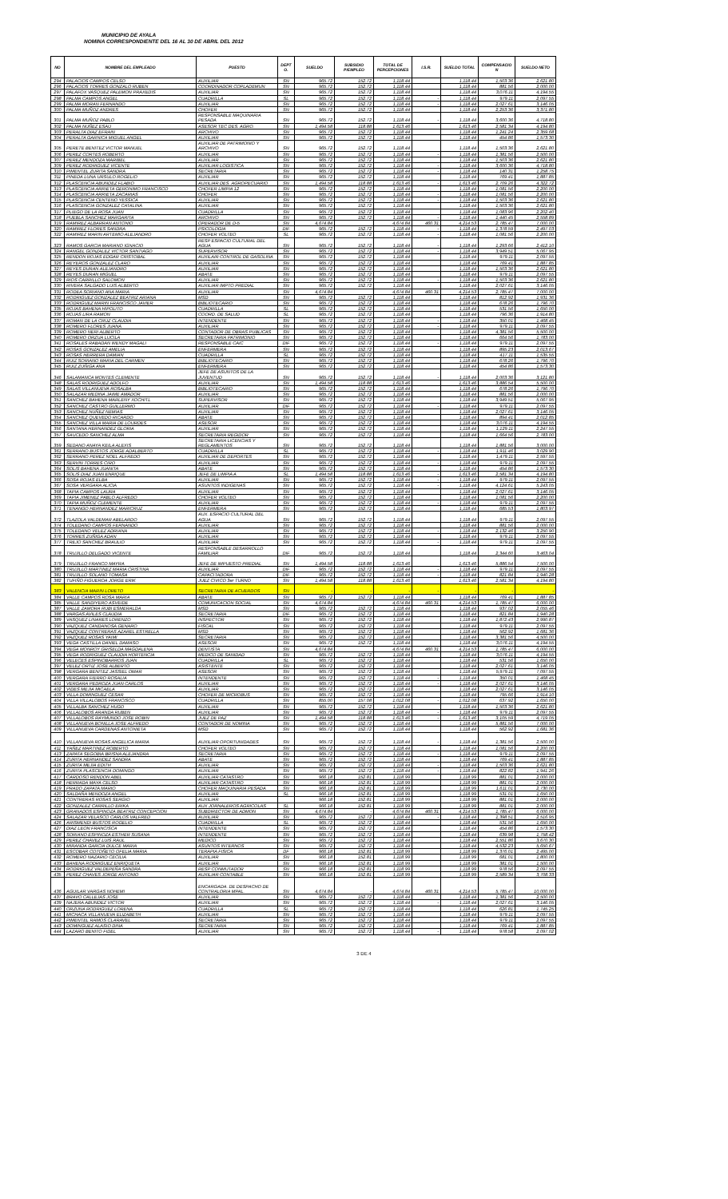MUNICIPIO DE AYALA
NOMINA CORRESPONDIENTE DEL 16 AL 30 DE ABRIL DEL 2012
| NO | NOMBRE DEL EMPLEADO | PUESTO | DEPT O. | SUELDO | SUBSIDIO P/EMPLEO | TOTAL DE PERCEPCIONES | I.S.R. | SUELDO TOTAL | COMPENSACIO N | SUELDO NETO |
| --- | --- | --- | --- | --- | --- | --- | --- | --- | --- | --- |
| 294 | PALACIOS CAMPOS CELSO | AUXILIAR | SN | 965.72 | 152.72 | 1,118.44 | | 1,118.44 | 1,503.36 | 2,621.80 |
| 296 | PALACIOS TORRES GONZALO RUBEN | COORDINADOR COPLADEMUN | SN | 965.72 | 152.72 | 1,118.44 | | 1,118.44 | 881.56 | 2,000.00 |
| 297 | PALAFOX VASQUEZ PALEMON PRAXEDIS | AUXILIAR | SN | 965.72 | 152.72 | 1,118.44 | | 1,118.44 | 3,076.11 | 4,194.55 |
| 298 | PALMA CAMPOS ANGEL | CUADRILLA | SL | 965.72 | 152.72 | 1,118.44 | - | 1,118.44 | 979.11 | 2,097.55 |
| 299 | PALMA MORAN FERNANDO | AUXILIAR | SN | 965.72 | 152.72 | 1,118.44 | - | 1,118.44 | 2,027.61 | 3,146.05 |
| 300 | PALMA MUÑOZ ANDRES | CHOFER | SN | 965.72 | 152.72 | 1,118.44 | | 1,118.44 | 2,253.36 | 3,371.80 |
| 301 | PALMA MUÑOZ PABLO | RESPONSABLE MAQUINARIA PESADA | SN | 965.72 | 152.72 | 1,118.44 | - | 1,118.44 | 3,600.36 | 4,718.80 |
| 302 | PALMA NUÑEZ ESAU | ASESOR TEC DES. AGRO. | SN | 1,494.58 | 118.88 | 1,613.46 | | 1,613.46 | 2,581.34 | 4,194.80 |
| 303 | PERALTA DIAZ EFRAIN | ARCHIVO | SN | 965.72 | 152.72 | 1,118.44 | | 1,118.44 | 1,241.24 | 2,359.68 |
| 304 | PERALTA GARNICA MIGUEL ANGEL | AUXILIAR | SN | 965.72 | 152.72 | 1,118.44 | | 1,118.44 | 454.86 | 1,573.30 |
| 305 | PERETE BENITEZ VICTOR MANUEL | AUXILIAR DE PATRIMONIO Y ARCHIVO | SN | 965.72 | 152.72 | 1,118.44 | | 1,118.44 | 1,503.36 | 2,621.80 |
| 306 | PEREZ CORTES ROBERTO | AUXILIAR | SN | 965.72 | 152.72 | 1,118.44 | - | 1,118.44 | 1,381.56 | 2,500.00 |
| 307 | PEREZ MENDOZA MARIBEL | AUXILIAR | SN | 965.72 | 152.72 | 1,118.44 | | 1,118.44 | 1,503.36 | 2,621.80 |
| 309 | PEREZ RODRIGUEZ VICENTE | AUXILIAR LOGISTICA | SN | 965.72 | 152.72 | 1,118.44 | - | 1,118.44 | 3,600.36 | 4,718.80 |
| 310 | PIMENTEL ZURITA SANDRA | SECRETARIA | SN | 965.72 | 152.72 | 1,118.44 | - | 1,118.44 | 140.31 | 1,258.75 |
| 311 | PINEDA LUNA URSULO ROGELIO | AUXILIAR | SN | 965.72 | 152.72 | 1,118.44 | | 1,118.44 | 769.41 | 1,887.85 |
| 312 | PLASCENCIA ABUNDEZ FLABIO | AUXILIAR DES. AGROPECUARIO | SN | 1,494.58 | 118.88 | 1,613.46 | - | 1,613.46 | 2,709.26 | 4,322.72 |
| 313 | PLASCENCIA ARRIETA GERONIMO FRANCISCO | CHOFER LIMPIA 12 | SN | 965.72 | 152.72 | 1,118.44 | | 1,118.44 | 1,081.56 | 2,200.00 |
| 314 | PLASCENCIA ARRIETA ZACARIAS | CHOFER | SN | 965.72 | 152.72 | 1,118.44 | - | 1,118.44 | 1,081.56 | 2,200.00 |
| 315 | PLASCENCIA CENTENO YESSICA | AUXILIAR | SN | 965.72 | 152.72 | 1,118.44 | - | 1,118.44 | 1,503.36 | 2,621.80 |
| 316 | PLASCENCIA GONZALEZ CATALINA | AUXILIAR | SN | 965.72 | 152.72 | 1,118.44 | | 1,118.44 | 1,503.36 | 2,621.80 |
| 317 | PLIEGO DE LA ROSA JUAN | CUADRILLA | SN | 965.72 | 152.72 | 1,118.44 | | 1,118.44 | 1,083.96 | 2,202.40 |
| 318 | PUEBLA SANCHEZ MARGARITA | ARCHIVO | SN | 965.72 | 152.72 | 1,118.44 | - | 1,118.44 | 1,440.45 | 2,558.89 |
| 319 | RAMIREZ ALBARRAN ANTONIO | OPERADOR DE D-5 | SN | 4,674.84 | | 4,674.84 | 460.31 | 4,214.53 | 2,785.47 | 7,000.00 |
| 320 | RAMIREZ FLORES SANDRA | PSICOLOGIA | DIF | 965.72 | 152.72 | 1,118.44 | - | 1,118.44 | 1,378.59 | 2,497.03 |
| 322 | RAMIREZ MARIN ARTEMIO ALEJANDRO | CHOFER VOLTEO | SL | 965.72 | 152.72 | 1,118.44 | - | 1,118.44 | 1,081.56 | 2,200.00 |
| 323 | RAMOS GARCIA MARIANO IGNACIO | RESP ESPACIO CULTURAL DEL AGUA | SN | 965.72 | 152.72 | 1,118.44 | - | 1,118.44 | 1,293.66 | 2,412.10 |
| 324 | RANGEL GONZALEZ VICTOR SANTIAGO | SUPERVISOR | SN | 965.72 | 152.72 | 1,118.44 | - | 1,118.44 | 3,949.51 | 5,067.95 |
| 325 | RENDON ROJAS EDGAR CRISTOBAL | AUXILAIR CONTROL DE GASOLINA | SN | 965.72 | 152.72 | 1,118.44 | | 1,118.44 | 979.11 | 2,097.55 |
| 326 | REYEROS GONZALEZ CLARO | AUXILIAR | SN | 965.72 | 152.72 | 1,118.44 | | 1,118.44 | 769.41 | 1,887.85 |
| 327 | REYES DURAN ALEJANDRO | AUXILIAR | SN | 965.72 | 152.72 | 1,118.44 | | 1,118.44 | 1,503.36 | 2,621.80 |
| 328 | REYES DURAN MIGUEL | ABATE | SN | 965.72 | 152.72 | 1,118.44 | | 1,118.44 | 979.11 | 2,097.55 |
| 329 | RIOS CARRILLO SALOMON | AUXILIAR | SN | 965.72 | 152.72 | 1,118.44 | - | 1,118.44 | 1,503.36 | 2,621.80 |
| 330 | RIVERA SALGADO LUIS ALBERTO | AUXILIAR IMPTO PREDIAL | SN | 965.72 | 152.72 | 1,118.44 | | 1,118.44 | 2,027.61 | 3,146.05 |
| 331 | RODEA SORIANO ANA MARIA | AUXILIAR | SN | 4,674.84 | | 4,674.84 | 460.31 | 4,214.53 | 2,785.47 | 7,000.00 |
| 332 | RODRIGUEZ GONZALEZ BEATRIZ ARIANA | MSD | SN | 965.72 | 152.72 | 1,118.44 | | 1,118.44 | 812.92 | 1,931.36 |
| 333 | RODRIGUEZ MARIN FRANCISCO JAVIER | BIBLIOTECARIO | SN | 965.72 | 152.72 | 1,118.44 | | 1,118.44 | 678.26 | 1,796.70 |
| 335 | ROJAS BAHENA HIPOLITO | CUADRILLA | SL | 965.72 | 152.72 | 1,118.44 | | 1,118.44 | 531.56 | 1,650.00 |
| 336 | ROJAS LIRA RAMON | COORD. DE SALUD | SL | 965.72 | 152.72 | 1,118.44 | | 1,118.44 | 796.36 | 1,914.80 |
| 337 | ROMAN DE LA CRUZ CLAUDIA | INTENDENTE | SN | 965.72 | 152.72 | 1,118.44 | - | 1,118.44 | 350.01 | 1,468.45 |
| 338 | ROMERO FLORES JUANA | AUXILIAR | SN | 965.72 | 152.72 | 1,118.44 | - | 1,118.44 | 979.11 | 2,097.55 |
| 339 | ROMERO NERI ALBERTO | CONTADOR DE OBRAS PUBLICAS | SN | 965.72 | 152.72 | 1,118.44 | | 1,118.44 | 4,381.56 | 5,500.00 |
| 340 | ROMERO ORZUA LUCILA | SECRETARIA PATRIMONIO | SN | 965.72 | 152.72 | 1,118.44 | | 1,118.44 | 664.56 | 1,783.00 |
| 341 | ROSALES RABADAN WENDY MAGALI | RESPONSABLE CAIC | DIF | 965.72 | 152.72 | 1,118.44 | - | 1,118.44 | 979.11 | 2,097.55 |
| 342 | ROSAS GONZALEZ AMELIA | ENFERMERA | SN | 965.72 | 152.72 | 1,118.44 | | 1,118.44 | 895.23 | 2,013.67 |
| 343 | ROSAS HERRERA DAMIAN | CUADRILLA | SL | 965.72 | 152.72 | 1,118.44 | | 1,118.44 | 417.11 | 1,535.55 |
| 344 | RUIZ SORIANO MARIA DEL CARMEN | BIBLIOTECARIO | SN | 965.72 | 152.72 | 1,118.44 | | 1,118.44 | 678.26 | 1,796.70 |
| 345 | RUIZ ZUÑIGA ANA | ENFERMERA | SN | 965.72 | 152.72 | 1,118.44 | | 1,118.44 | 454.86 | 1,573.30 |
| 346 | SALAMANCA MONTES CLEMENTE | JEFE DE ASUNTOS DE LA JUVENTUD | SN | 965.72 | 152.72 | 1,118.44 | - | 1,118.44 | 2,003.36 | 3,121.80 |
| 348 | SALAS RODRIGUEZ ADOLFO | AUXILIAR | SN | 1,494.58 | 118.88 | 1,613.46 | | 1,613.46 | 3,886.54 | 5,500.00 |
| 349 | SALAS VILLANUEVA ROSALBA | BIBLIOTECARIO | SN | 965.72 | 152.72 | 1,118.44 | | 1,118.44 | 678.26 | 1,796.70 |
| 350 | SALAZAR MEDINA JAIME AMADOR | AUXILIAR | SN | 965.72 | 152.72 | 1,118.44 | | 1,118.44 | 881.56 | 2,000.00 |
| 351 | SANCHEZ BAHENA MARLENY XOCHITL | SUPERVISOR | SN | 965.72 | 152.72 | 1,118.44 | | 1,118.44 | 3,949.51 | 5,067.95 |
| 352 | SANCHEZ CASTRO GUILLERMO | AUXILIAR | DIF | 965.72 | 152.72 | 1,118.44 | - | 1,118.44 | 979.11 | 2,097.55 |
| 353 | SANCHEZ NUÑEZ NEMIAS | AUXILIAR | SN | 965.72 | 152.72 | 1,118.44 | | 1,118.44 | 2,027.61 | 3,146.05 |
| 354 | SANCHEZ QUEVEDO RICARDO | ABATE | SN | 965.72 | 152.72 | 1,118.44 | | 1,118.44 | 894.41 | 2,012.85 |
| 355 | SANCHEZ VILLA MARIA DE LOURDES | ASESOR | SN | 965.72 | 152.72 | 1,118.44 | | 1,118.44 | 3,076.11 | 4,194.55 |
| 356 | SANTANA HERNANDEZ GLORIA | AUXILIAR | SN | 965.72 | 152.72 | 1,118.44 | | 1,118.44 | 1,129.11 | 2,247.55 |
| 357 | SAUCEDO SANCHEZ ALMA | SECRETARIA REGIDOR | SN | 965.72 | 152.72 | 1,118.44 | | 1,118.44 | 1,664.56 | 2,783.00 |
| 359 | SEDANO ANAYA KEILA ALEXIS | SECRETARIA LICENCIAS Y REGLAMENTOS | SN | 965.72 | 152.72 | 1,118.44 | | 1,118.44 | 1,881.56 | 3,000.00 |
| 361 | SERRANO BUSTOS JORGE ADALBERTO | CUADRILLA | SL | 965.72 | 152.72 | 1,118.44 | - | 1,118.44 | 1,911.46 | 3,029.90 |
| 362 | SERRANO PEREZ NOEL ALFREDO | AUXILIAR DE DEPORTES | SN | 965.72 | 152.72 | 1,118.44 | | 1,118.44 | 1,479.11 | 2,597.55 |
| 363 | SERVIN TORRES CIRO | AUXILIAR | SN | 965.72 | 152.72 | 1,118.44 | - | 1,118.44 | 979.11 | 2,097.55 |
| 364 | SOLIS BAHENA JUANITA | ABATE | SN | 965.72 | 152.72 | 1,118.44 | | 1,118.44 | 454.86 | 1,573.30 |
| 365 | SOLIS DIAZ JUAN ENRIQUE | JEFE DE LIMPIA A | SL | 1,494.58 | 118.88 | 1,613.46 | - | 1,613.46 | 2,581.34 | 4,194.80 |
| 366 | SOSA ROJAS ELBA | AUXILIAR | SN | 965.72 | 152.72 | 1,118.44 | - | 1,118.44 | 979.11 | 2,097.55 |
| 367 | SOSA VERGARA ALICIA | ASUNTOS INDIGENAS | SN | 965.72 | 152.72 | 1,118.44 | - | 1,118.44 | 4,124.61 | 5,243.05 |
| 368 | TAPIA CAMPOS LAURA | AUXILIAR | SN | 965.72 | 152.72 | 1,118.44 | | 1,118.44 | 2,027.61 | 3,146.05 |
| 369 | TAPIA JIMENEZ PABLO ALFREDO | CHOFER VOLTEO | SN | 965.72 | 152.72 | 1,118.44 | | 1,118.44 | 1,081.56 | 2,200.00 |
| 370 | TAPIA MUÑOZ CLEMENTE | AUXILIAR | SN | 965.72 | 152.72 | 1,118.44 | - | 1,118.44 | 979.11 | 2,097.55 |
| 371 | TENANGO HERNANDEZ MARICRUZ | ENFERMERA | SN | 965.72 | 152.72 | 1,118.44 | | 1,118.44 | 685.53 | 1,803.97 |
| 372 | TLAZOLA VALDEMAR ABELARDO | AUX. ESPACIO CULTURAL DEL AGUA | SN | 965.72 | 152.72 | 1,118.44 | | 1,118.44 | 979.11 | 2,097.55 |
| 374 | TOLEDANO CAMPOS FERNANDO | AUXILIAR | SN | 965.72 | 152.72 | 1,118.44 | | 1,118.44 | 881.56 | 2,000.00 |
| 375 | TOLEDANO VELEZ ADRIANA | AUXILIAR | SN | 965.72 | 152.72 | 1,118.44 | - | 1,118.44 | 2,132.46 | 3,250.90 |
| 376 | TORRES ZUÑIGA ADAN | AUXILIAR | SN | 965.72 | 152.72 | 1,118.44 | | 1,118.44 | 979.11 | 2,097.55 |
| 377 | TREJO SANCHEZ BRAULIO | AUXILIAR | SN | 965.72 | 152.72 | 1,118.44 | - | 1,118.44 | 979.11 | 2,097.55 |
| 378 | TRUJILLO DELGADO VICENTE | RESPONSABLE DESARROLLO FAMILIAR | DIF | 965.72 | 152.72 | 1,118.44 | | 1,118.44 | 2,344.60 | 3,463.04 |
| 379 | TRUJILLO FRANCO MAYRA | JEFE DE IMPUESTO PREDIAL | SN | 1,494.58 | 118.88 | 1,613.46 | | 1,613.46 | 5,886.54 | 7,500.00 |
| 380 | TRUJILLO MARTINEZ MARIA CRISTINA | AUXILIAR | DIF | 965.72 | 152.72 | 1,118.44 | - | 1,118.44 | 979.11 | 2,097.55 |
| 381 | TRUJILLO SOLANO TOMASA | CAPACITADORA | DIF | 965.72 | 152.72 | 1,118.44 | - | 1,118.44 | 821.84 | 1,940.28 |
| 382 | TUFIÑO FIGUEROA JORGE ERIK | JUEZ CIVICO 3er TURNO | SN | 1,494.58 | 118.88 | 1,613.46 | | 1,613.46 | 2,581.34 | 4,194.80 |
| 383 | VALENCIA MARIN LORETO | SECRETARIA DE ACUERDOS | SN | - | - | - | - | - | - | - |
| 384 | VALLE CAMPOS ROSA MARIA | ABATE | SN | 965.72 | 152.72 | 1,118.44 | | 1,118.44 | 769.41 | 1,887.85 |
| 385 | VALLE SANDIYERO ASVEIDE | COMUNICACION SOCIAL | SN | 4,674.84 | | 4,674.84 | 460.31 | 4,214.53 | 1,785.47 | 6,000.00 |
| 387 | VALLE ZAMORA RUBI ESMERALDA | MSD | SN | 965.72 | 152.72 | 1,118.44 | | 1,118.44 | 937.02 | 2,055.46 |
| 388 | VARGAS AVILES CLAUDIA | SECRETARIA | DIF | 965.72 | 152.72 | 1,118.44 | | 1,118.44 | 821.84 | 1,940.28 |
| 389 | VASQUEZ LINARES LORENZO | INSPECTOR | SN | 965.72 | 152.72 | 1,118.44 | | 1,118.44 | 1,872.43 | 2,990.87 |
| 390 | VAZQUEZ CANDANOSA GENARO | FISCAL | SN | 965.72 | 152.72 | 1,118.44 | | 1,118.44 | 979.11 | 2,097.55 |
| 391 | VAZQUEZ CONTRERAS AZAREL ESTRELLA | MSD | SN | 965.72 | 152.72 | 1,118.44 | | 1,118.44 | 562.92 | 1,681.36 |
| 392 | VAZQUEZ ROSAS YAIMI | SECRETARIA | SN | 965.72 | 152.72 | 1,118.44 | | 1,118.44 | 3,381.56 | 4,500.00 |
| 393 | VEGA CASTILLA DANIEL DAMASO | ASESOR | SN | 965.72 | 152.72 | 1,118.44 | | 1,118.44 | 3,076.11 | 4,194.55 |
| 394 | VEGA MONROY GRISELDA MAGDALENA | DENTISTA | SN | 4,674.84 | | 4,674.84 | 460.31 | 4,214.53 | 1,785.47 | 6,000.00 |
| 395 | VEGA RODRIGUEZ CLAUDIA HORTENCIA | MEDICO DE SANIDAD | SN | 965.72 | 152.72 | 1,118.44 | | 1,118.44 | 3,076.11 | 4,194.55 |
| 396 | VELECES ESPINOBARROS JUAN | CUADRILLA | SL | 965.72 | 152.72 | 1,118.44 | | 1,118.44 | 531.56 | 1,650.00 |
| 397 | VELEZ ORTIZ JOSE ALBERTO | ASISTENTE | SN | 965.72 | 152.72 | 1,118.44 | | 1,118.44 | 2,027.61 | 3,146.05 |
| 398 | VERGARA BENITEZ JASSIEL OMAR | ASESOR | SN | 965.72 | 152.72 | 1,118.44 | | 1,118.44 | 5,979.11 | 7,097.55 |
| 400 | VERGARA FIERRO ROSALIA | INTENDENTE | SN | 965.72 | 152.72 | 1,118.44 | - | 1,118.44 | 350.01 | 1,468.45 |
| 401 | VERGARA PEDROZA JUAN CARLOS | AUXILIAR | SN | 965.72 | 152.72 | 1,118.44 | - | 1,118.44 | 2,027.61 | 3,146.05 |
| 402 | VIDES MEJIA MICAELA | AUXILIAR | SN | 965.72 | 152.72 | 1,118.44 | | 1,118.44 | 2,027.61 | 3,146.05 |
| 403 | VILLA DOMINGUEZ CESAR | CHOFER DE MICROBUS | SN | 965.72 | 152.72 | 1,118.44 | | 1,118.44 | 795.66 | 1,914.10 |
| 404 | VILLA VILLALOBOS FRANCISCO | CUADRILLA | SN | 855.00 | 157.08 | 1,012.08 | - | 1,012.08 | 637.92 | 1,650.00 |
| 405 | VILLALBA SANCHEZ HUGO | AUXILIAR | SN | 965.72 | 152.72 | 1,118.44 | | 1,118.44 | 1,503.36 | 2,621.80 |
| 406 | VILLALOBOS ARANDA RUBEN | AUXILIAR | SN | 965.72 | 152.72 | 1,118.44 | - | 1,118.44 | 979.11 | 2,097.55 |
| 407 | VILLALOBOS RAYMUNDO JOSE ROBIN | JUEZ DE PAZ | SN | 1,494.58 | 118.88 | 1,613.46 | - | 1,613.46 | 3,105.59 | 4,719.05 |
| 408 | VILLANUEVA BONILLA JOSE ALFREDO | CONTADOR DE NOMINA | SN | 965.72 | 152.72 | 1,118.44 | | 1,118.44 | 5,881.56 | 7,000.00 |
| 409 | VILLANUEVA CARDENAS ANTONIETA | MSD | SN | 965.72 | 152.72 | 1,118.44 | | 1,118.44 | 562.92 | 1,681.36 |
| 410 | VILLANUEVA ROSAS ANGELICA MARIA | AUXILIAR OPORTUNIDADES | SN | 965.72 | 152.72 | 1,118.44 | - | 1,118.44 | 1,381.56 | 2,500.00 |
| 411 | YAÑEZ MARTINEZ ROBERTO | CHOFER VOLTEO | SN | 965.72 | 152.72 | 1,118.44 | | 1,118.44 | 1,081.56 | 2,200.00 |
| 413 | ZAPATA SEGOBIA BRISNA ALEJANDRA | SECRETARIA | SN | 965.72 | 152.72 | 1,118.44 | - | 1,118.44 | 979.11 | 2,097.55 |
| 414 | ZURITA HERNANDEZ SANDRA | ABATE | SN | 965.72 | 152.72 | 1,118.44 | | 1,118.44 | 769.41 | 1,887.85 |
| 415 | ZURITA MEJIA EDITH | AUXILIAR | SN | 965.72 | 152.72 | 1,118.44 | - | 1,118.44 | 1,503.36 | 2,621.80 |
| 416 | ZURITA PLASCENCIA DOMINGO | AUXILIAR | SN | 965.72 | 152.72 | 1,118.44 | - | 1,118.44 | 822.82 | 1,941.26 |
| 417 | CARDOSO RENDON ABEL | AUXILIAR CATASTRO | SN | 966.18 | 152.81 | 1,118.99 | | 1,118.99 | 881.01 | 2,000.00 |
| 418 | HERRADA MAYA CELSO | AUXILIAR CATASTRO | SN | 966.18 | 152.81 | 1,118.99 | | 1,118.99 | 881.01 | 2,000.00 |
| 419 | PRADO ZAPATA MARIO | CHOFER MAQUINARIA PESADA | SN | 966.18 | 152.81 | 1,118.99 | | 1,118.99 | 1,611.01 | 2,730.00 |
| 420 | SALDAÑA MENDOZA ANGEL | AUXILIAR | SL | 966.18 | 152.81 | 1,118.99 | | 1,118.99 | 531.01 | 1,650.00 |
| 421 | CONTRERAS ROSAS SERGIO | AUXILIAR | | 966.18 | 152.81 | 1,118.99 | | 1,118.99 | 881.01 | 2,000.00 |
| 422 | GONZALEZ CARRILLO ERIKA | AUX JORNALEROS AGRICOLAS | SL | 966.18 | 152.81 | 1,118.99 | | 1,118.99 | 881.01 | 2,000.00 |
| 423 | GRANADOS ESPINOZA BEATRIZ CONCEPCION | SUBDIRECTOR DE ADMON | SN | 4,674.84 | - | 4,674.84 | 460.31 | 4,214.53 | 1,785.47 | 6,000.00 |
| 424 | SALAZAR VELASCO CARLOS VALFRED | AUXILIAR | SN | 965.72 | 152.72 | 1,118.44 | - | 1,118.44 | 1,398.51 | 2,516.95 |
| 426 | ARISMENDI BUSTOS ROGELIO | CUADRILLA | SL | 965.72 | 152.72 | 1,118.44 | | 1,118.44 | 531.56 | 1,650.00 |
| 427 | DIAZ LEON FRANCISCA | INTENDENTE | SN | 965.72 | 152.72 | 1,118.44 | | 1,118.44 | 454.86 | 1,573.30 |
| 428 | SORIANO ESPINOZA ESTHER SUSANA | INTENDENTE | SN | 965.72 | 152.72 | 1,118.44 | | 1,118.44 | 639.98 | 1,758.42 |
| 429 | PEREZ CHAVEZ LUIS RAUL | MEDICO | SN | 965.72 | 152.72 | 1,118.44 | | 1,118.44 | 2,551.86 | 3,670.30 |
| 430 | MIRANDA GARCIA DULCE MARIA | ASUNTOS INTERNOS | SN | 965.72 | 152.72 | 1,118.44 | | 1,118.44 | 4,532.23 | 5,650.67 |
| 431 | ESCOBAR COTOÑETO OFELIA MARIA | TERAPIA FISICA | DF | 966.18 | 152.81 | 1,118.99 | | 1,118.99 | 1,376.01 | 2,495.00 |
| 432 | ROMERO NAZARIO CECILIA | AUXILIAR | SN | 966.18 | 152.81 | 1,118.99 | | 1,118.99 | 681.01 | 1,800.00 |
| 433 | BAHENA RODRIGUEZ ENRIQUETA | AUXILIAR | SN | 966.18 | 152.81 | 1,118.99 | | 1,118.99 | 381.01 | 1,500.00 |
| 434 | RODRIGUEZ VALDEPEÑA SANDRA | RESP CONMUTADOR | SN | 966.18 | 152.81 | 1,118.99 | | 1,118.99 | 978.56 | 2,097.55 |
| 435 | PEREZ CHAVES JORGE ANTONIO | AUXILIAR CONTABLE | SN | 966.18 | 152.81 | 1,118.99 | | 1,118.99 | 2,589.34 | 3,708.33 |
| 436 | AGUILAR VARGAS NOHEMI | ENCARGADA. DE DESPACHO DE CONTRALORIA MPAL. | SN | 4,674.84 | - | 4,674.84 | 460.31 | 4,214.53 | 5,785.47 | 10,000.00 |
| 437 | BRAVO CALLEJAS JOSE | AUXILIAR | SN | 965.72 | 152.72 | 1,118.44 | | 1,118.44 | 1,381.56 | 2,500.00 |
| 439 | NAJERA ABUNDEZ VICTOR | AUXILIAR | SN | 965.72 | 152.72 | 1,118.44 | - | 1,118.44 | 2,027.61 | 3,146.05 |
| 440 | ORZUNA RODRIGUEZ LORENA | CUADRILLA | SL | 965.72 | 152.72 | 1,118.44 | | 1,118.44 | 626.81 | 1,745.25 |
| 441 | MICHACA VILLANUEVA ELIZABETH | AUXILIAR | SN | 965.72 | 152.72 | 1,118.44 | | 1,118.44 | 979.11 | 2,097.55 |
| 442 | PIMENTEL RAMOS CLARAVEL | SECRETARIA | SN | 965.72 | 152.72 | 1,118.44 | | 1,118.44 | 979.11 | 2,097.55 |
| 443 | DOMINGUEZ ALASIO DINA | SECRETARIA | SN | 965.72 | 152.72 | 1,118.44 | | 1,118.44 | 769.41 | 1,887.85 |
| 444 | LAZARO BENITO FIDEL | AUXILIAR | SN | 965.72 | 152.72 | 1,118.44 | - | 1,118.44 | 978.58 | 2,097.02 |
3 DE 4